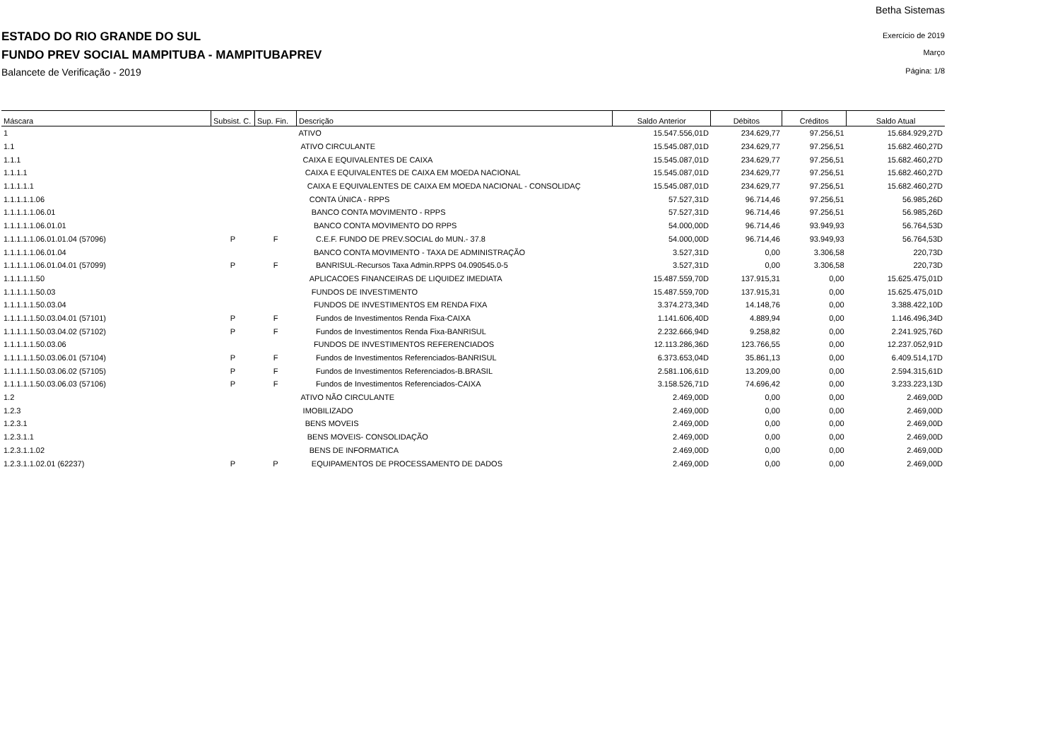Betha Sistemas
Exercício de 2019
ESTADO DO RIO GRANDE DO SUL
Março
FUNDO PREV SOCIAL MAMPITUBA - MAMPITUBAPREV
Página: 1/8
Balancete de Verificação - 2019
| Máscara | Subsist. C. | Sup. Fin. | Descrição | Saldo Anterior | Débitos | Créditos | Saldo Atual |
| --- | --- | --- | --- | --- | --- | --- | --- |
| 1 | | | ATIVO | 15.547.556,01D | 234.629,77 | 97.256,51 | 15.684.929,27D |
| 1.1 | | | ATIVO CIRCULANTE | 15.545.087,01D | 234.629,77 | 97.256,51 | 15.682.460,27D |
| 1.1.1 | | | CAIXA E EQUIVALENTES DE CAIXA | 15.545.087,01D | 234.629,77 | 97.256,51 | 15.682.460,27D |
| 1.1.1.1 | | | CAIXA E EQUIVALENTES DE CAIXA EM MOEDA NACIONAL | 15.545.087,01D | 234.629,77 | 97.256,51 | 15.682.460,27D |
| 1.1.1.1.1 | | | CAIXA E EQUIVALENTES DE CAIXA EM MOEDA NACIONAL - CONSOLIDAÇ | 15.545.087,01D | 234.629,77 | 97.256,51 | 15.682.460,27D |
| 1.1.1.1.1.06 | | | CONTA ÚNICA - RPPS | 57.527,31D | 96.714,46 | 97.256,51 | 56.985,26D |
| 1.1.1.1.1.06.01 | | | BANCO CONTA MOVIMENTO - RPPS | 57.527,31D | 96.714,46 | 97.256,51 | 56.985,26D |
| 1.1.1.1.1.06.01.01 | | | BANCO CONTA MOVIMENTO DO RPPS | 54.000,00D | 96.714,46 | 93.949,93 | 56.764,53D |
| 1.1.1.1.1.06.01.01.04 (57096) | P | F | C.E.F. FUNDO DE PREV.SOCIAL do MUN.- 37.8 | 54.000,00D | 96.714,46 | 93.949,93 | 56.764,53D |
| 1.1.1.1.1.06.01.04 | | | BANCO CONTA MOVIMENTO - TAXA DE ADMINISTRAÇÃO | 3.527,31D | 0,00 | 3.306,58 | 220,73D |
| 1.1.1.1.1.06.01.04.01 (57099) | P | F | BANRISUL-Recursos Taxa Admin.RPPS 04.090545.0-5 | 3.527,31D | 0,00 | 3.306,58 | 220,73D |
| 1.1.1.1.1.50 | | | APLICACOES FINANCEIRAS DE LIQUIDEZ IMEDIATA | 15.487.559,70D | 137.915,31 | 0,00 | 15.625.475,01D |
| 1.1.1.1.1.50.03 | | | FUNDOS DE INVESTIMENTO | 15.487.559,70D | 137.915,31 | 0,00 | 15.625.475,01D |
| 1.1.1.1.1.50.03.04 | | | FUNDOS DE INVESTIMENTOS EM RENDA FIXA | 3.374.273,34D | 14.148,76 | 0,00 | 3.388.422,10D |
| 1.1.1.1.1.50.03.04.01 (57101) | P | F | Fundos de Investimentos Renda Fixa-CAIXA | 1.141.606,40D | 4.889,94 | 0,00 | 1.146.496,34D |
| 1.1.1.1.1.50.03.04.02 (57102) | P | F | Fundos de Investimentos Renda Fixa-BANRISUL | 2.232.666,94D | 9.258,82 | 0,00 | 2.241.925,76D |
| 1.1.1.1.1.50.03.06 | | | FUNDOS DE INVESTIMENTOS REFERENCIADOS | 12.113.286,36D | 123.766,55 | 0,00 | 12.237.052,91D |
| 1.1.1.1.1.50.03.06.01 (57104) | P | F | Fundos de Investimentos Referenciados-BANRISUL | 6.373.653,04D | 35.861,13 | 0,00 | 6.409.514,17D |
| 1.1.1.1.1.50.03.06.02 (57105) | P | F | Fundos de Investimentos Referenciados-B.BRASIL | 2.581.106,61D | 13.209,00 | 0,00 | 2.594.315,61D |
| 1.1.1.1.1.50.03.06.03 (57106) | P | F | Fundos de Investimentos Referenciados-CAIXA | 3.158.526,71D | 74.696,42 | 0,00 | 3.233.223,13D |
| 1.2 | | | ATIVO NÃO CIRCULANTE | 2.469,00D | 0,00 | 0,00 | 2.469,00D |
| 1.2.3 | | | IMOBILIZADO | 2.469,00D | 0,00 | 0,00 | 2.469,00D |
| 1.2.3.1 | | | BENS MOVEIS | 2.469,00D | 0,00 | 0,00 | 2.469,00D |
| 1.2.3.1.1 | | | BENS MOVEIS- CONSOLIDAÇÃO | 2.469,00D | 0,00 | 0,00 | 2.469,00D |
| 1.2.3.1.1.02 | | | BENS DE INFORMATICA | 2.469,00D | 0,00 | 0,00 | 2.469,00D |
| 1.2.3.1.1.02.01 (62237) | P | P | EQUIPAMENTOS DE PROCESSAMENTO DE DADOS | 2.469,00D | 0,00 | 0,00 | 2.469,00D |